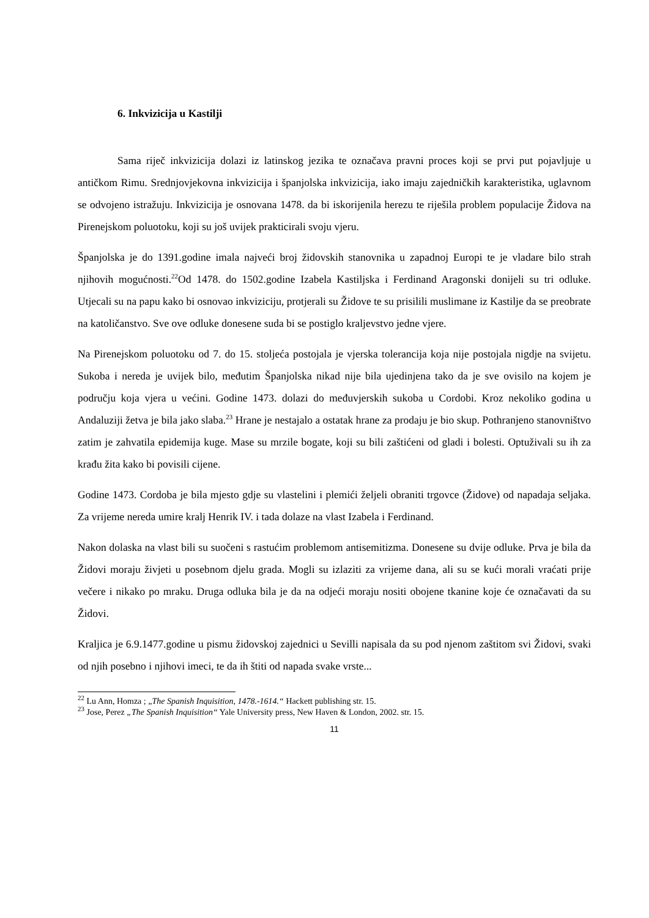6. Inkvizicija u Kastilji
Sama riječ inkvizicija dolazi iz latinskog jezika te označava pravni proces koji se prvi put pojavljuje u antičkom Rimu. Srednjovjekovna inkvizicija i španjolska inkvizicija, iako imaju zajedničkih karakteristika, uglavnom se odvojeno istražuju. Inkvizicija je osnovana 1478. da bi iskorijenila herezu te riješila problem populacije Židova na Pirenejskom poluotoku, koji su još uvijek prakticirali svoju vjeru.
Španjolska je do 1391.godine imala najveći broj židovskih stanovnika u zapadnoj Europi te je vladare bilo strah njihovih mogućnosti.<sup>22</sup>Od 1478. do 1502.godine Izabela Kastiljska i Ferdinand Aragonski donijeli su tri odluke. Utjecali su na papu kako bi osnovao inkviziciju, protjerali su Židove te su prisilili muslimane iz Kastilje da se preobrate na katoličanstvo. Sve ove odluke donesene suda bi se postiglo kraljevstvo jedne vjere.
Na Pirenejskom poluotoku od 7. do 15. stoljeća postojala je vjerska tolerancija koja nije postojala nigdje na svijetu. Sukoba i nereda je uvijek bilo, međutim Španjolska nikad nije bila ujedinjena tako da je sve ovisilo na kojem je području koja vjera u većini. Godine 1473. dolazi do međuvjerskih sukoba u Cordobi. Kroz nekoliko godina u Andaluziji žetva je bila jako slaba.<sup>23</sup> Hrane je nestajalo a ostatak hrane za prodaju je bio skup. Pothranjeno stanovništvo zatim je zahvatila epidemija kuge. Mase su mrzile bogate, koji su bili zaštićeni od gladi i bolesti. Optuživali su ih za krađu žita kako bi povisili cijene.
Godine 1473. Cordoba je bila mjesto gdje su vlastelini i plemići željeli obraniti trgovce (Židove) od napadaja seljaka. Za vrijeme nereda umire kralj Henrik IV. i tada dolaze na vlast Izabela i Ferdinand.
Nakon dolaska na vlast bili su suočeni s rastućim problemom antisemitizma. Donesene su dvije odluke. Prva je bila da Židovi moraju živjeti u posebnom djelu grada. Mogli su izlaziti za vrijeme dana, ali su se kući morali vraćati prije večere i nikako po mraku. Druga odluka bila je da na odjeći moraju nositi obojene tkanine koje će označavati da su Židovi.
Kraljica je 6.9.1477.godine u pismu židovskoj zajednici u Sevilli napisala da su pod njenom zaštitom svi Židovi, svaki od njih posebno i njihovi imeci, te da ih štiti od napada svake vrste...
<sup>22</sup> Lu Ann, Homza ; „The Spanish Inquisition, 1478.-1614.“ Hackett publishing str. 15.
<sup>23</sup> Jose, Perez „The Spanish Inquisition“ Yale University press, New Haven & London, 2002. str. 15.
11